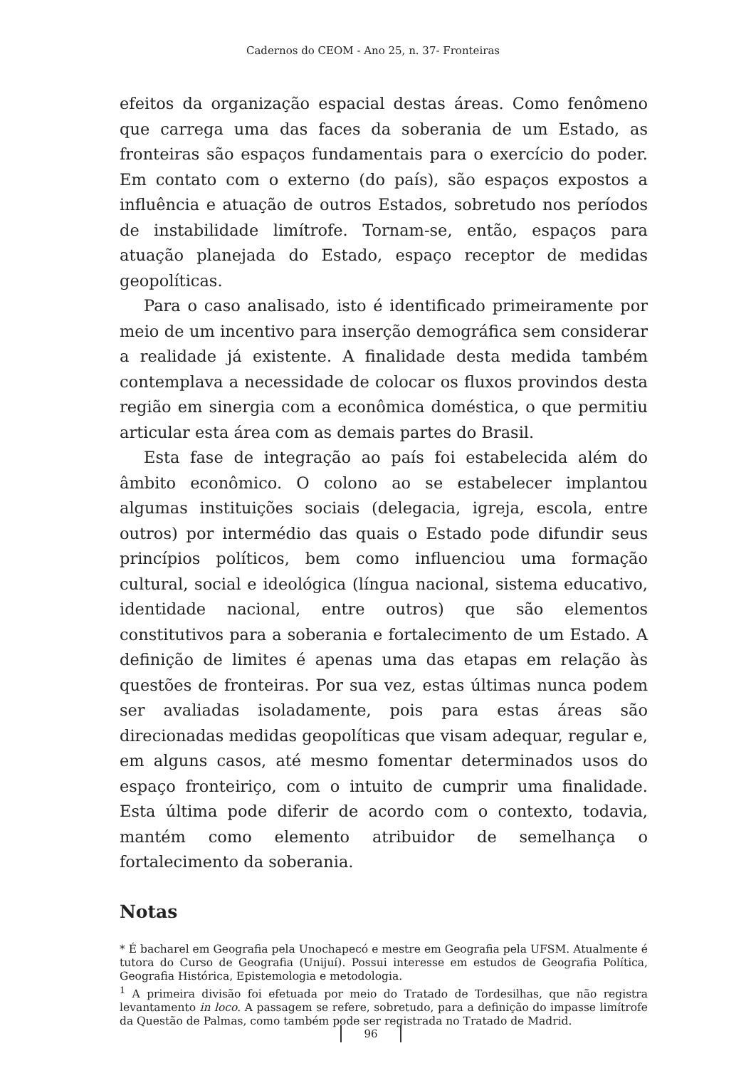Cadernos do CEOM - Ano 25, n. 37- Fronteiras
efeitos da organização espacial destas áreas. Como fenômeno que carrega uma das faces da soberania de um Estado, as fronteiras são espaços fundamentais para o exercício do poder. Em contato com o externo (do país), são espaços expostos a influência e atuação de outros Estados, sobretudo nos períodos de instabilidade limítrofe. Tornam-se, então, espaços para atuação planejada do Estado, espaço receptor de medidas geopolíticas.
Para o caso analisado, isto é identificado primeiramente por meio de um incentivo para inserção demográfica sem considerar a realidade já existente. A finalidade desta medida também contemplava a necessidade de colocar os fluxos provindos desta região em sinergia com a econômica doméstica, o que permitiu articular esta área com as demais partes do Brasil.
Esta fase de integração ao país foi estabelecida além do âmbito econômico. O colono ao se estabelecer implantou algumas instituições sociais (delegacia, igreja, escola, entre outros) por intermédio das quais o Estado pode difundir seus princípios políticos, bem como influenciou uma formação cultural, social e ideológica (língua nacional, sistema educativo, identidade nacional, entre outros) que são elementos constitutivos para a soberania e fortalecimento de um Estado. A definição de limites é apenas uma das etapas em relação às questões de fronteiras. Por sua vez, estas últimas nunca podem ser avaliadas isoladamente, pois para estas áreas são direcionadas medidas geopolíticas que visam adequar, regular e, em alguns casos, até mesmo fomentar determinados usos do espaço fronteiriço, com o intuito de cumprir uma finalidade. Esta última pode diferir de acordo com o contexto, todavia, mantém como elemento atribuidor de semelhança o fortalecimento da soberania.
Notas
* É bacharel em Geografia pela Unochapecó e mestre em Geografia pela UFSM. Atualmente é tutora do Curso de Geografia (Unijuí). Possui interesse em estudos de Geografia Política, Geografia Histórica, Epistemologia e metodologia.
<sup>1</sup> A primeira divisão foi efetuada por meio do Tratado de Tordesilhas, que não registra levantamento in loco. A passagem se refere, sobretudo, para a definição do impasse limítrofe da Questão de Palmas, como também pode ser registrada no Tratado de Madrid.
96